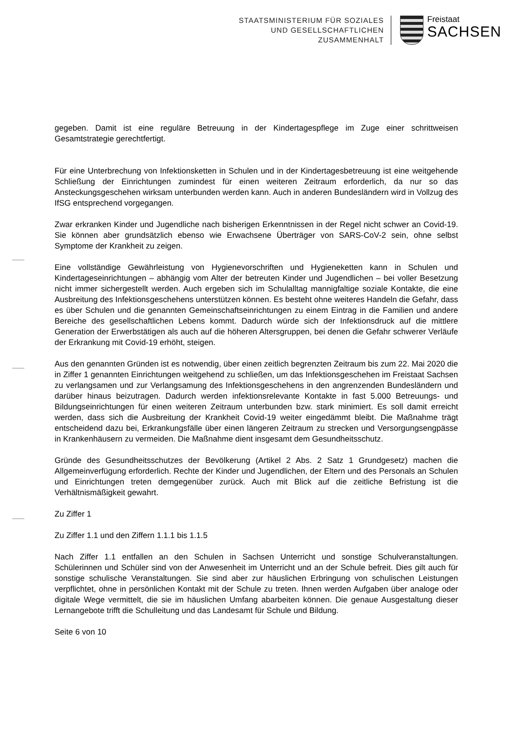STAATSMINISTERIUM FÜR SOZIALES
UND GESELLSCHAFTLICHEN
ZUSAMMENHALT
Freistaat
SACHSEN
gegeben. Damit ist eine reguläre Betreuung in der Kindertagespflege im Zuge einer schrittweisen Gesamtstrategie gerechtfertigt.
Für eine Unterbrechung von Infektionsketten in Schulen und in der Kindertagesbetreuung ist eine weitgehende Schließung der Einrichtungen zumindest für einen weiteren Zeitraum erforderlich, da nur so das Ansteckungsgeschehen wirksam unterbunden werden kann. Auch in anderen Bundesländern wird in Vollzug des IfSG entsprechend vorgegangen.
Zwar erkranken Kinder und Jugendliche nach bisherigen Erkenntnissen in der Regel nicht schwer an Covid-19. Sie können aber grundsätzlich ebenso wie Erwachsene Überträger von SARS-CoV-2 sein, ohne selbst Symptome der Krankheit zu zeigen.
Eine vollständige Gewährleistung von Hygienevorschriften und Hygieneketten kann in Schulen und Kindertageseinrichtungen – abhängig vom Alter der betreuten Kinder und Jugendlichen – bei voller Besetzung nicht immer sichergestellt werden. Auch ergeben sich im Schulalltag mannigfaltige soziale Kontakte, die eine Ausbreitung des Infektionsgeschehens unterstützen können. Es besteht ohne weiteres Handeln die Gefahr, dass es über Schulen und die genannten Gemeinschaftseinrichtungen zu einem Eintrag in die Familien und andere Bereiche des gesellschaftlichen Lebens kommt. Dadurch würde sich der Infektionsdruck auf die mittlere Generation der Erwerbstätigen als auch auf die höheren Altersgruppen, bei denen die Gefahr schwerer Verläufe der Erkrankung mit Covid-19 erhöht, steigen.
Aus den genannten Gründen ist es notwendig, über einen zeitlich begrenzten Zeitraum bis zum 22. Mai 2020 die in Ziffer 1 genannten Einrichtungen weitgehend zu schließen, um das Infektionsgeschehen im Freistaat Sachsen zu verlangsamen und zur Verlangsamung des Infektionsgeschehens in den angrenzenden Bundesländern und darüber hinaus beizutragen. Dadurch werden infektionsrelevante Kontakte in fast 5.000 Betreuungs- und Bildungseinrichtungen für einen weiteren Zeitraum unterbunden bzw. stark minimiert. Es soll damit erreicht werden, dass sich die Ausbreitung der Krankheit Covid-19 weiter eingedämmt bleibt. Die Maßnahme trägt entscheidend dazu bei, Erkrankungsfälle über einen längeren Zeitraum zu strecken und Versorgungsengpässe in Krankenhäusern zu vermeiden. Die Maßnahme dient insgesamt dem Gesundheitsschutz.
Gründe des Gesundheitsschutzes der Bevölkerung (Artikel 2 Abs. 2 Satz 1 Grundgesetz) machen die Allgemeinverfügung erforderlich. Rechte der Kinder und Jugendlichen, der Eltern und des Personals an Schulen und Einrichtungen treten demgegenüber zurück. Auch mit Blick auf die zeitliche Befristung ist die Verhältnismäßigkeit gewahrt.
Zu Ziffer 1
Zu Ziffer 1.1 und den Ziffern 1.1.1 bis 1.1.5
Nach Ziffer 1.1 entfallen an den Schulen in Sachsen Unterricht und sonstige Schulveranstaltungen. Schülerinnen und Schüler sind von der Anwesenheit im Unterricht und an der Schule befreit. Dies gilt auch für sonstige schulische Veranstaltungen. Sie sind aber zur häuslichen Erbringung von schulischen Leistungen verpflichtet, ohne in persönlichen Kontakt mit der Schule zu treten. Ihnen werden Aufgaben über analoge oder digitale Wege vermittelt, die sie im häuslichen Umfang abarbeiten können. Die genaue Ausgestaltung dieser Lernangebote trifft die Schulleitung und das Landesamt für Schule und Bildung.
Seite 6 von 10